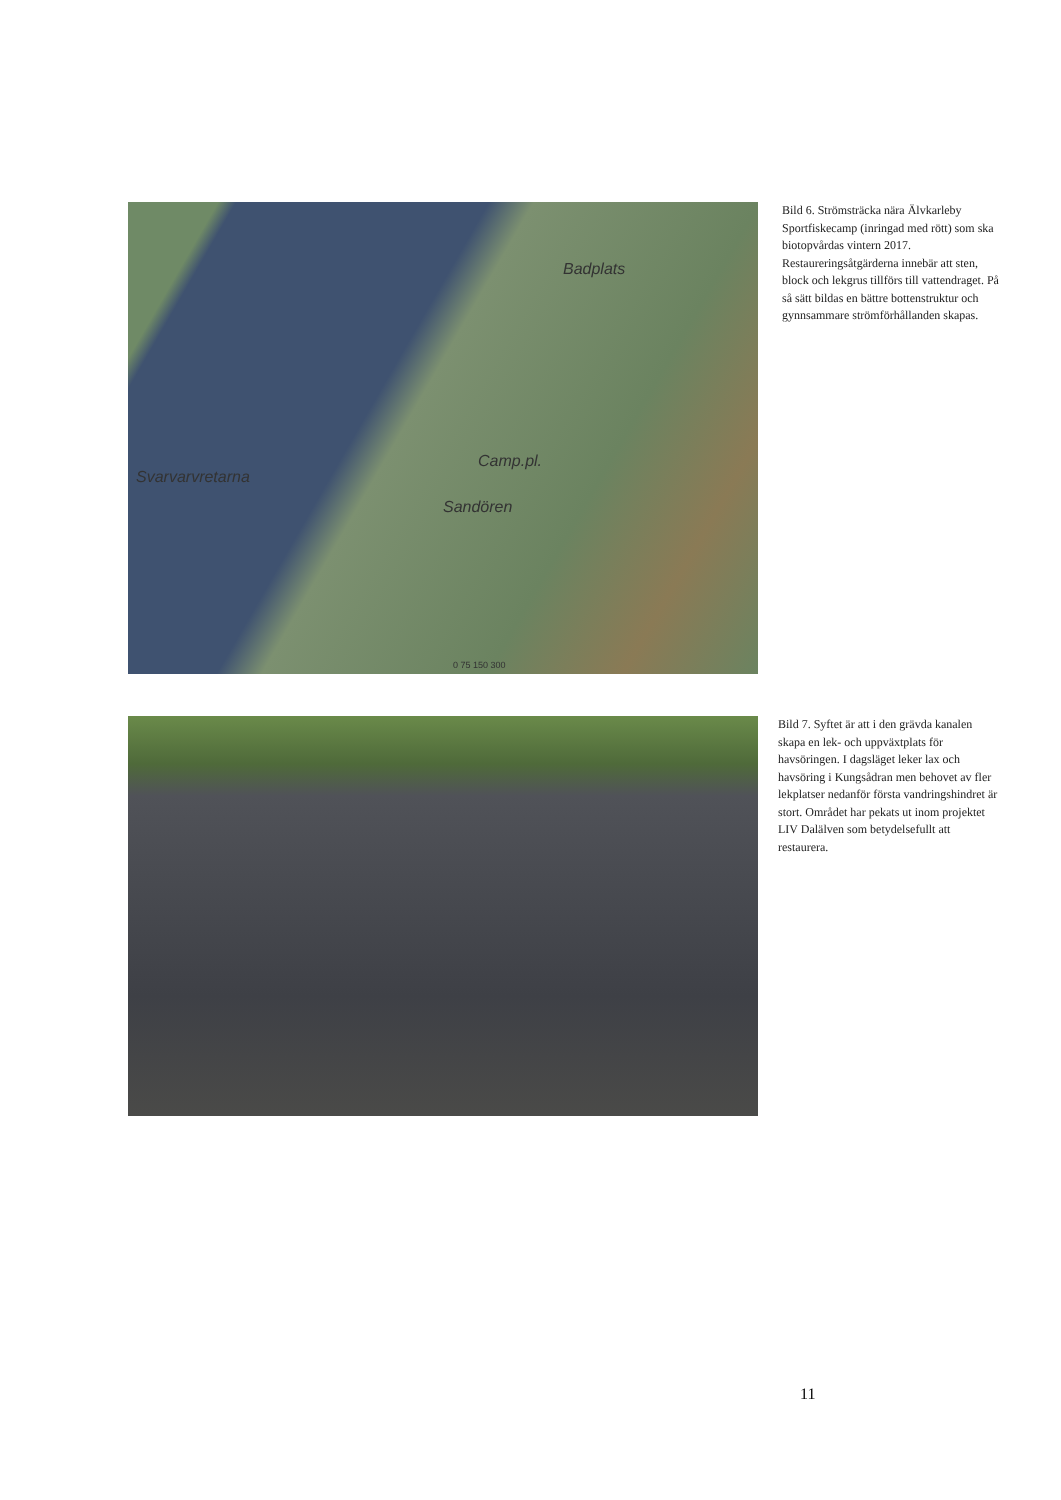Badplats
Svarvarvretarna
Camp.pl.
Sandören
0 75 150 300
Bild 6. Strömsträcka nära Älvkarleby Sportfiskecamp (inringad med rött) som ska biotopvårdas vintern 2017. Restaureringsåtgärderna innebär att sten, block och lekgrus tillförs till vattendraget. På så sätt bildas en bättre bottenstruktur och gynnsammare strömförhållanden skapas.
Bild 7. Syftet är att i den grävda kanalen skapa en lek- och uppväxtplats för havsöringen. I dagsläget leker lax och havsöring i Kungsådran men behovet av fler lekplatser nedanför första vandringshindret är stort. Området har pekats ut inom projektet LIV Dalälven som betydelsefullt att restaurera.
11